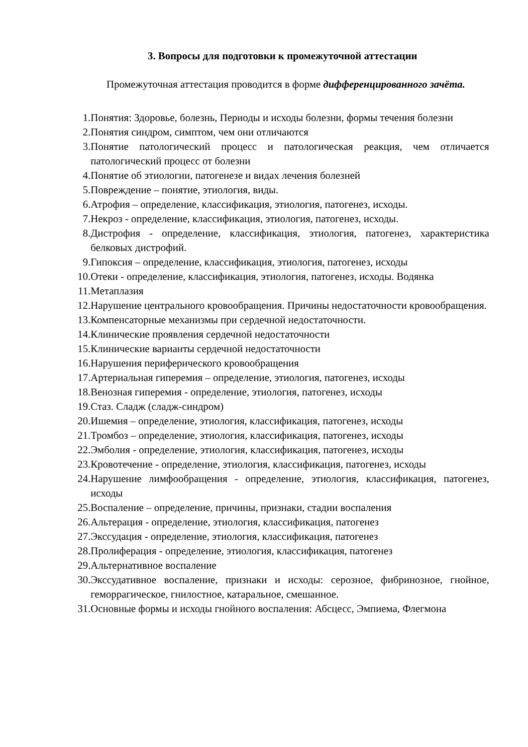3. Вопросы для подготовки к промежуточной аттестации
Промежуточная аттестация проводится в форме дифференцированного зачёта.
1. Понятия: Здоровье, болезнь, Периоды и исходы болезни, формы течения болезни
2. Понятия синдром, симптом, чем они отличаются
3. Понятие патологический процесс и патологическая реакция, чем отличается патологический процесс от болезни
4. Понятие об этиологии, патогенезе и видах лечения болезней
5. Повреждение – понятие, этиология, виды.
6. Атрофия – определение, классификация, этиология, патогенез, исходы.
7. Некроз - определение, классификация, этиология, патогенез, исходы.
8. Дистрофия - определение, классификация, этиология, патогенез, характеристика белковых дистрофий.
9. Гипоксия – определение, классификация, этиология, патогенез, исходы
10. Отеки - определение, классификация, этиология, патогенез, исходы. Водянка
11. Метаплазия
12. Нарушение центрального кровообращения. Причины недостаточности кровообращения.
13. Компенсаторные механизмы при сердечной недостаточности.
14. Клинические проявления сердечной недостаточности
15. Клинические варианты сердечной недостаточности
16. Нарушения периферического кровообращения
17. Артериальная гиперемия – определение, этиология, патогенез, исходы
18. Венозная гиперемия - определение, этиология, патогенез, исходы
19. Стаз. Сладж (сладж-синдром)
20. Ишемия – определение, этиология, классификация, патогенез, исходы
21. Тромбоз – определение, этиология, классификация, патогенез, исходы
22. Эмболия - определение, этиология, классификация, патогенез, исходы
23. Кровотечение - определение, этиология, классификация, патогенез, исходы
24. Нарушение лимфообращения - определение, этиология, классификация, патогенез, исходы
25. Воспаление – определение, причины, признаки, стадии воспаления
26. Альтерация - определение, этиология, классификация, патогенез
27. Экссудация - определение, этиология, классификация, патогенез
28. Пролиферация - определение, этиология, классификация, патогенез
29. Альтернативное воспаление
30. Экссудативное воспаление, признаки и исходы: серозное, фибринозное, гнойное, геморрагическое, гнилостное, катаральное, смешанное.
31. Основные формы и исходы гнойного воспаления: Абсцесс, Эмпиема, Флегмона